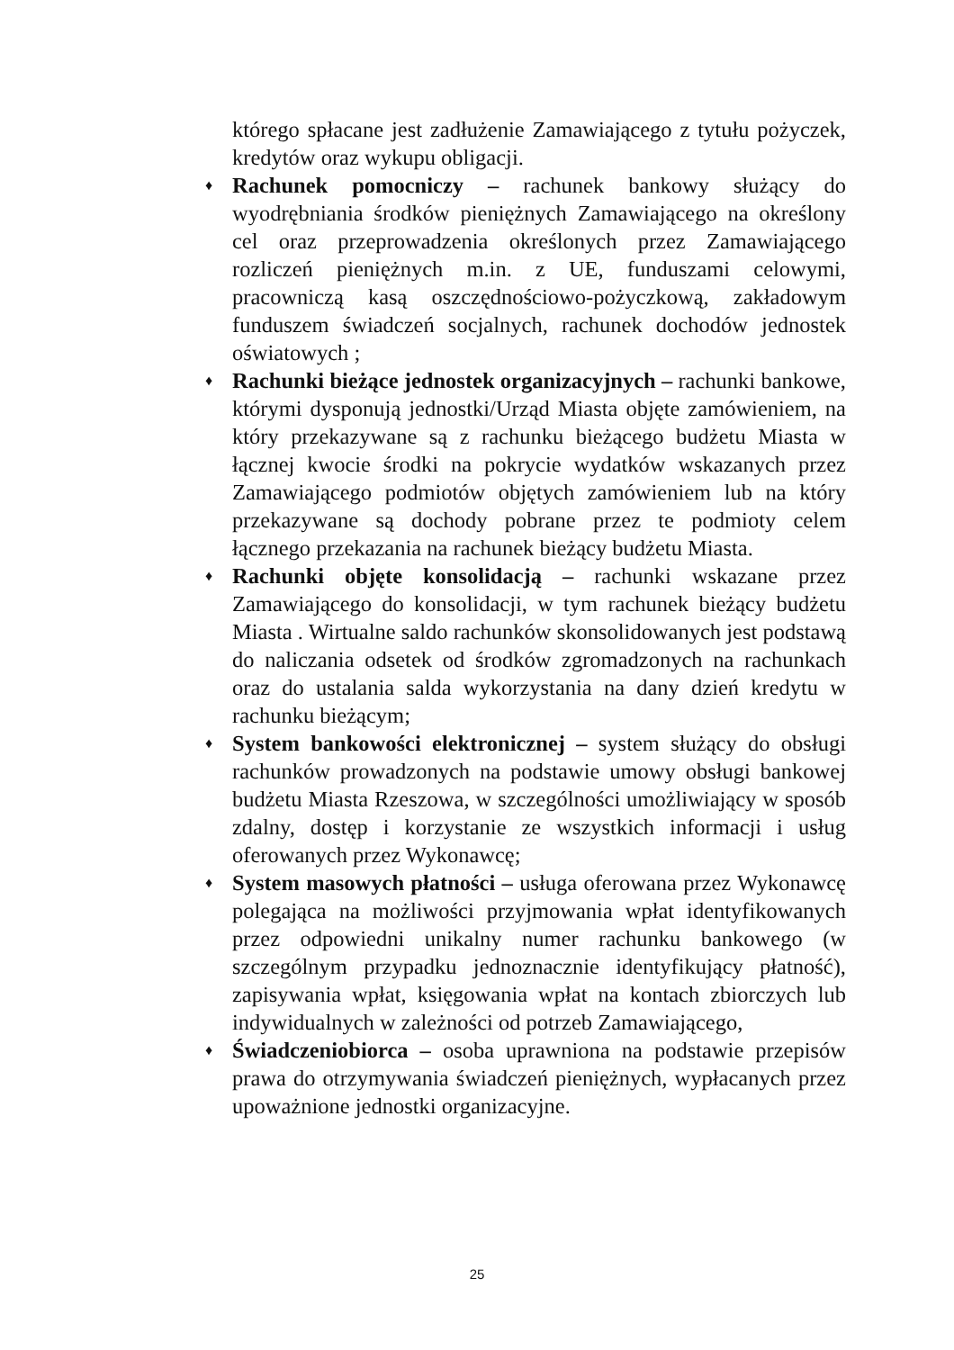którego spłacane jest zadłużenie Zamawiającego z tytułu pożyczek, kredytów oraz wykupu obligacji.
♦ Rachunek pomocniczy – rachunek bankowy służący do wyodrębniania środków pieniężnych Zamawiającego na określony cel oraz przeprowadzenia określonych przez Zamawiającego rozliczeń pieniężnych m.in. z UE, funduszami celowymi, pracowniczą kasą oszczędnościowo-pożyczkową, zakładowym funduszem świadczeń socjalnych, rachunek dochodów jednostek oświatowych ;
♦ Rachunki bieżące jednostek organizacyjnych – rachunki bankowe, którymi dysponują jednostki/Urząd Miasta objęte zamówieniem, na który przekazywane są z rachunku bieżącego budżetu Miasta w łącznej kwocie środki na pokrycie wydatków wskazanych przez Zamawiającego podmiotów objętych zamówieniem lub na który przekazywane są dochody pobrane przez te podmioty celem łącznego przekazania na rachunek bieżący budżetu Miasta.
♦ Rachunki objęte konsolidacją – rachunki wskazane przez Zamawiającego do konsolidacji, w tym rachunek bieżący budżetu Miasta . Wirtualne saldo rachunków skonsolidowanych jest podstawą do naliczania odsetek od środków zgromadzonych na rachunkach oraz do ustalania salda wykorzystania na dany dzień kredytu w rachunku bieżącym;
♦ System bankowości elektronicznej – system służący do obsługi rachunków prowadzonych na podstawie umowy obsługi bankowej budżetu Miasta Rzeszowa, w szczególności umożliwiający w sposób zdalny, dostęp i korzystanie ze wszystkich informacji i usług oferowanych przez Wykonawcę;
♦ System masowych płatności – usługa oferowana przez Wykonawcę polegająca na możliwości przyjmowania wpłat identyfikowanych przez odpowiedni unikalny numer rachunku bankowego (w szczególnym przypadku jednoznacznie identyfikujący płatność), zapisywania wpłat, księgowania wpłat na kontach zbiorczych lub indywidualnych w zależności od potrzeb Zamawiającego,
♦ Świadczeniobiorca – osoba uprawniona na podstawie przepisów prawa do otrzymywania świadczeń pieniężnych, wypłacanych przez upoważnione jednostki organizacyjne.
25